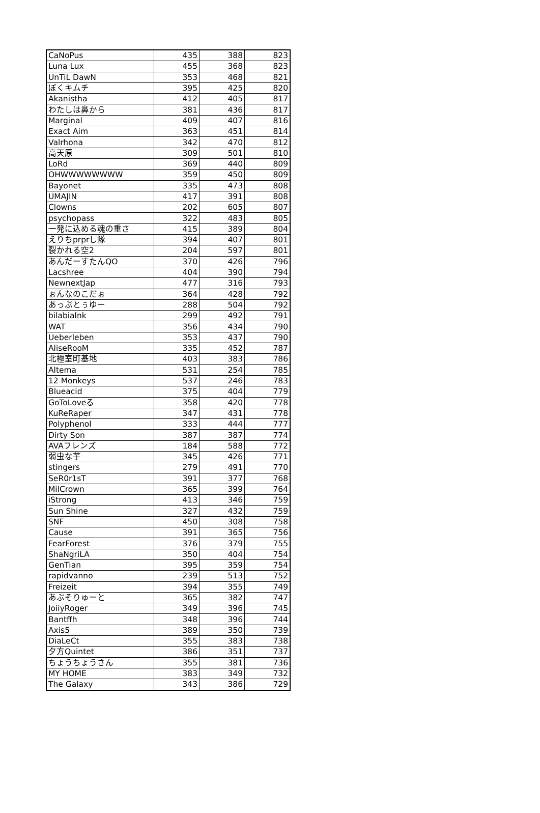| CaNoPus | 435 | 388 | 823 |
| Luna Lux | 455 | 368 | 823 |
| UnTiL DawN | 353 | 468 | 821 |
| ぼくキムチ | 395 | 425 | 820 |
| Akanistha | 412 | 405 | 817 |
| わたしは鼻から | 381 | 436 | 817 |
| Marginal | 409 | 407 | 816 |
| Exact Aim | 363 | 451 | 814 |
| Valrhona | 342 | 470 | 812 |
| 高天原 | 309 | 501 | 810 |
| LoRd | 369 | 440 | 809 |
| OHWWWWWWWW | 359 | 450 | 809 |
| Bayonet | 335 | 473 | 808 |
| UMAJIN | 417 | 391 | 808 |
| Clowns | 202 | 605 | 807 |
| psychopass | 322 | 483 | 805 |
| 一発に込める魂の重さ | 415 | 389 | 804 |
| えりちprprし隊 | 394 | 407 | 801 |
| 裂かれる空2 | 204 | 597 | 801 |
| あんだーすたんQO | 370 | 426 | 796 |
| Lacshree | 404 | 390 | 794 |
| NewnextJap | 477 | 316 | 793 |
| ぉんなのこだぉ | 364 | 428 | 792 |
| あっぷとぅゆー | 288 | 504 | 792 |
| bilabialnk | 299 | 492 | 791 |
| WAT | 356 | 434 | 790 |
| Ueberleben | 353 | 437 | 790 |
| AliseRooM | 335 | 452 | 787 |
| 北極室町基地 | 403 | 383 | 786 |
| Altema | 531 | 254 | 785 |
| 12 Monkeys | 537 | 246 | 783 |
| Blueacid | 375 | 404 | 779 |
| GoToLoveる | 358 | 420 | 778 |
| KuReRaper | 347 | 431 | 778 |
| Polyphenol | 333 | 444 | 777 |
| Dirty Son | 387 | 387 | 774 |
| AVAフレンズ | 184 | 588 | 772 |
| 弱虫な芋 | 345 | 426 | 771 |
| stingers | 279 | 491 | 770 |
| SeR0r1sT | 391 | 377 | 768 |
| MilCrown | 365 | 399 | 764 |
| iStrong | 413 | 346 | 759 |
| Sun Shine | 327 | 432 | 759 |
| SNF | 450 | 308 | 758 |
| Cause | 391 | 365 | 756 |
| FearForest | 376 | 379 | 755 |
| ShaNgriLA | 350 | 404 | 754 |
| GenTian | 395 | 359 | 754 |
| rapidvanno | 239 | 513 | 752 |
| Freizeit | 394 | 355 | 749 |
| あぶそりゅーと | 365 | 382 | 747 |
| JoiiyRoger | 349 | 396 | 745 |
| Bantffh | 348 | 396 | 744 |
| Axis5 | 389 | 350 | 739 |
| DiaLeCt | 355 | 383 | 738 |
| 夕方Quintet | 386 | 351 | 737 |
| ちょうちょうさん | 355 | 381 | 736 |
| MY HOME | 383 | 349 | 732 |
| The Galaxy | 343 | 386 | 729 |